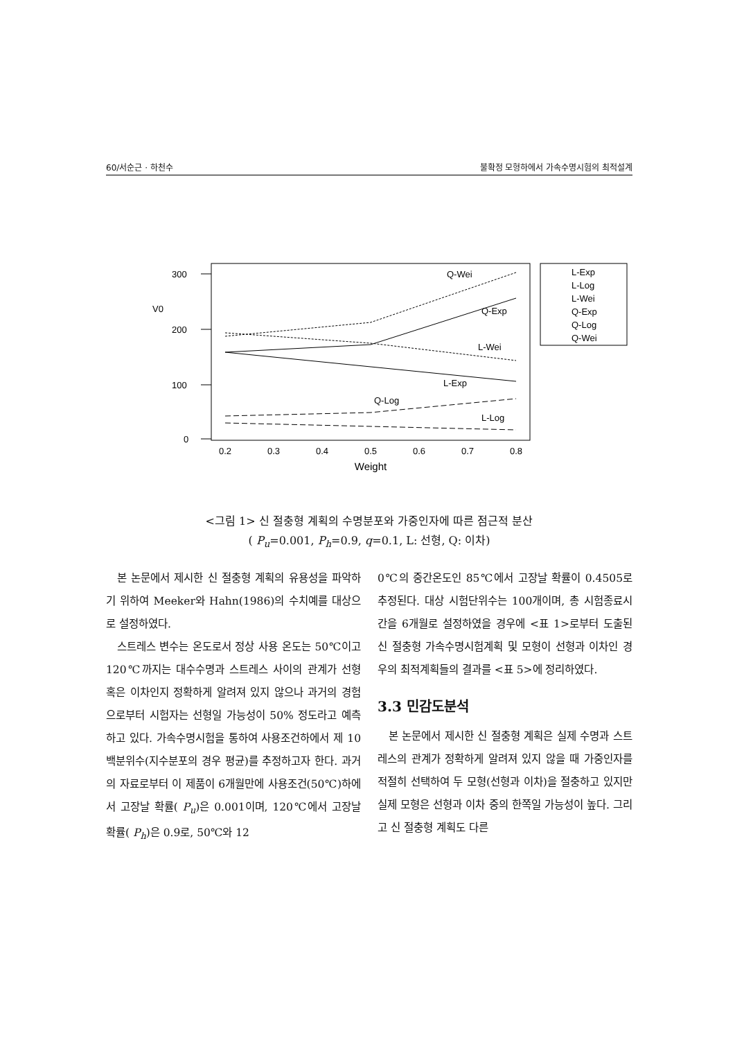60/서순근 · 하천수 불확정 모형하에서 가속수명시험의 최적설계
300
200
100
0
V0
Q-Wei
Q-Exp
L-Wei
L-Exp
Q-Log
L-Log
0.2
0.3
0.4
0.5
0.6
0.7
0.8
Weight
L-Exp
L-Log
L-Wei
Q-Exp
Q-Log
Q-Wei
<그림 1> 신 절충형 계획의 수명분포와 가중인자에 따른 점근적 분산
( P<sub>u</sub>=0.001, P<sub>h</sub>=0.9, q=0.1, L: 선형, Q: 이차)
본 논문에서 제시한 신 절충형 계획의 유용성을 파악하기 위하여 Meeker와 Hahn(1986)의 수치예를 대상으로 설정하였다.
스트레스 변수는 온도로서 정상 사용 온도는 50℃이고 120℃까지는 대수수명과 스트레스 사이의 관계가 선형 혹은 이차인지 정확하게 알려져 있지 않으나 과거의 경험으로부터 시험자는 선형일 가능성이 50% 정도라고 예측하고 있다. 가속수명시험을 통하여 사용조건하에서 제 10백분위수(지수분포의 경우 평균)를 추정하고자 한다. 과거의 자료로부터 이 제품이 6개월만에 사용조건(50℃)하에서 고장날 확률( P<sub>u</sub>)은 0.001이며, 120℃에서 고장날 확률( P<sub>h</sub>)은 0.9로, 50℃와 12
0℃의 중간온도인 85℃에서 고장날 확률이 0.4505로 추정된다. 대상 시험단위수는 100개이며, 총 시험종료시간을 6개월로 설정하였을 경우에 <표 1>로부터 도출된 신 절충형 가속수명시험계획 및 모형이 선형과 이차인 경우의 최적계획들의 결과를 <표 5>에 정리하였다.
3.3 민감도분석
본 논문에서 제시한 신 절충형 계획은 실제 수명과 스트레스의 관계가 정확하게 알려져 있지 않을 때 가중인자를 적절히 선택하여 두 모형(선형과 이차)을 절충하고 있지만 실제 모형은 선형과 이차 중의 한쪽일 가능성이 높다. 그리고 신 절충형 계획도 다른